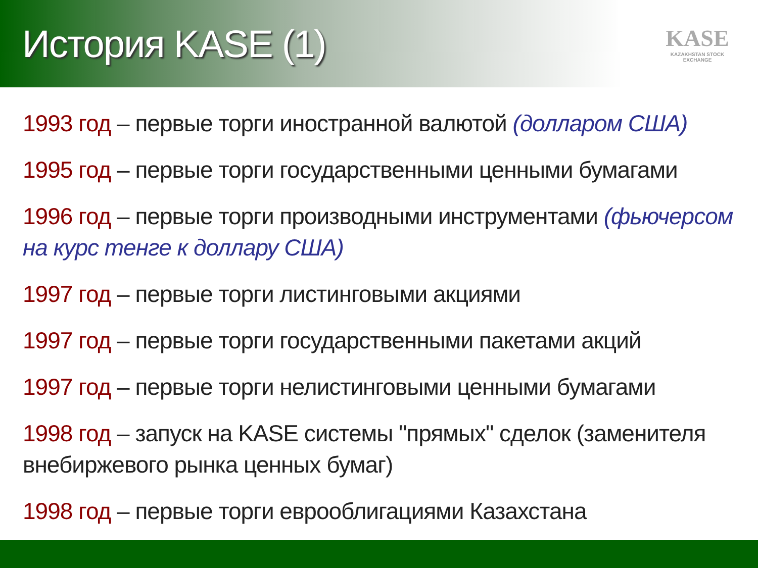История KASE (1)
KASE
KAZAKHSTAN STOCK EXCHANGE
1993 год – первые торги иностранной валютой (долларом США)
1995 год – первые торги государственными ценными бумагами
1996 год – первые торги производными инструментами (фьючерсом на курс тенге к доллару США)
1997 год – первые торги листинговыми акциями
1997 год – первые торги государственными пакетами акций
1997 год – первые торги нелистинговыми ценными бумагами
1998 год – запуск на KASE системы "прямых" сделок (заменителя внебиржевого рынка ценных бумаг)
1998 год – первые торги еврооблигациями Казахстана